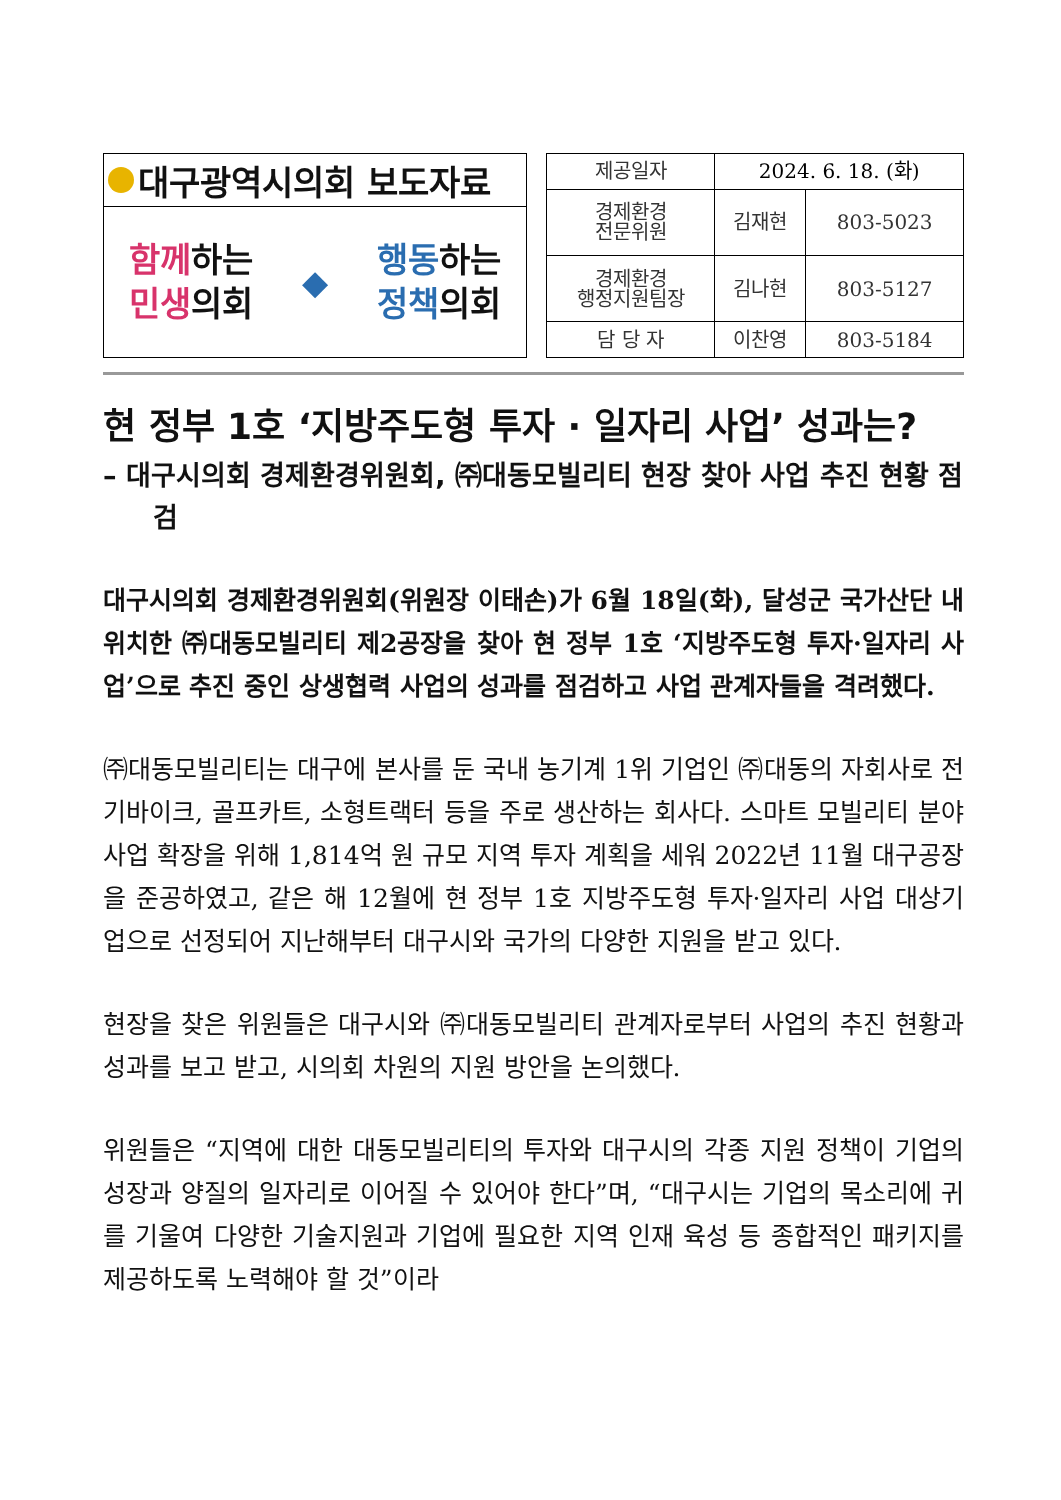대구광역시의회 보도자료
함께하는
민생의회
◆
행동하는
정책의회
| 제공일자 | 2024. 6. 18. (화) | |
| 경제환경 전문위원 | 김재현 | 803-5023 |
| 경제환경 행정지원팀장 | 김나현 | 803-5127 |
| 담 당 자 | 이찬영 | 803-5184 |
현 정부 1호 ‘지방주도형 투자 · 일자리 사업’ 성과는?
– 대구시의회 경제환경위원회, ㈜대동모빌리티 현장 찾아 사업 추진 현황 점검
대구시의회 경제환경위원회(위원장 이태손)가 6월 18일(화), 달성군 국가산단 내 위치한 ㈜대동모빌리티 제2공장을 찾아 현 정부 1호 ‘지방주도형 투자·일자리 사업’으로 추진 중인 상생협력 사업의 성과를 점검하고 사업 관계자들을 격려했다.
㈜대동모빌리티는 대구에 본사를 둔 국내 농기계 1위 기업인 ㈜대동의 자회사로 전기바이크, 골프카트, 소형트랙터 등을 주로 생산하는 회사다. 스마트 모빌리티 분야 사업 확장을 위해 1,814억 원 규모 지역 투자 계획을 세워 2022년 11월 대구공장을 준공하였고, 같은 해 12월에 현 정부 1호 지방주도형 투자·일자리 사업 대상기업으로 선정되어 지난해부터 대구시와 국가의 다양한 지원을 받고 있다.
현장을 찾은 위원들은 대구시와 ㈜대동모빌리티 관계자로부터 사업의 추진 현황과 성과를 보고 받고, 시의회 차원의 지원 방안을 논의했다.
위원들은 “지역에 대한 대동모빌리티의 투자와 대구시의 각종 지원 정책이 기업의 성장과 양질의 일자리로 이어질 수 있어야 한다”며, “대구시는 기업의 목소리에 귀를 기울여 다양한 기술지원과 기업에 필요한 지역 인재 육성 등 종합적인 패키지를 제공하도록 노력해야 할 것”이라